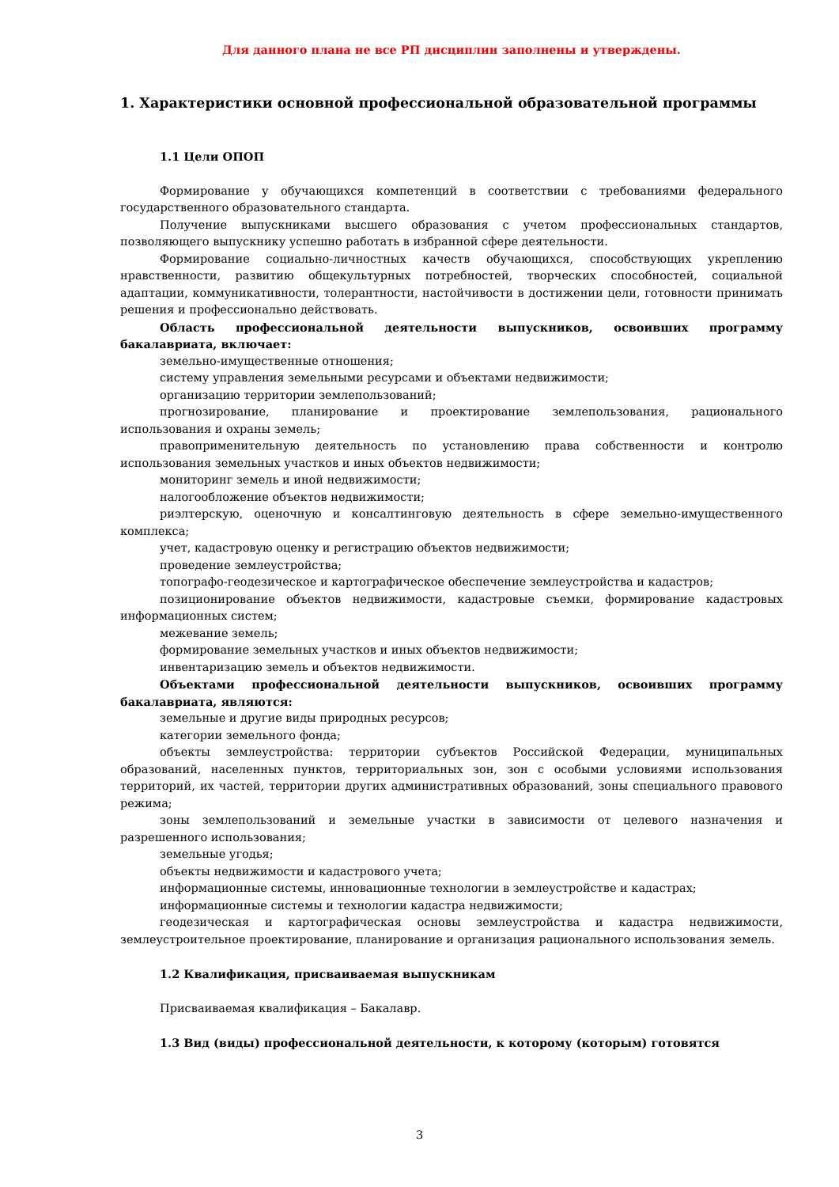Для данного плана не все РП дисциплин заполнены и утверждены.
1. Характеристики основной профессиональной образовательной программы
1.1 Цели ОПОП
Формирование у обучающихся компетенций в соответствии с требованиями федерального государственного образовательного стандарта.
Получение выпускниками высшего образования с учетом профессиональных стандартов, позволяющего выпускнику успешно работать в избранной сфере деятельности.
Формирование социально-личностных качеств обучающихся, способствующих укреплению нравственности, развитию общекультурных потребностей, творческих способностей, социальной адаптации, коммуникативности, толерантности, настойчивости в достижении цели, готовности принимать решения и профессионально действовать.
Область профессиональной деятельности выпускников, освоивших программу бакалавриата, включает:
земельно-имущественные отношения;
систему управления земельными ресурсами и объектами недвижимости;
организацию территории землепользований;
прогнозирование, планирование и проектирование землепользования, рационального использования и охраны земель;
правоприменительную деятельность по установлению права собственности и контролю использования земельных участков и иных объектов недвижимости;
мониторинг земель и иной недвижимости;
налогообложение объектов недвижимости;
риэлтерскую, оценочную и консалтинговую деятельность в сфере земельно-имущественного комплекса;
учет, кадастровую оценку и регистрацию объектов недвижимости;
проведение землеустройства;
топографо-геодезическое и картографическое обеспечение землеустройства и кадастров;
позиционирование объектов недвижимости, кадастровые съемки, формирование кадастровых информационных систем;
межевание земель;
формирование земельных участков и иных объектов недвижимости;
инвентаризацию земель и объектов недвижимости.
Объектами профессиональной деятельности выпускников, освоивших программу бакалавриата, являются:
земельные и другие виды природных ресурсов;
категории земельного фонда;
объекты землеустройства: территории субъектов Российской Федерации, муниципальных образований, населенных пунктов, территориальных зон, зон с особыми условиями использования территорий, их частей, территории других административных образований, зоны специального правового режима;
зоны землепользований и земельные участки в зависимости от целевого назначения и разрешенного использования;
земельные угодья;
объекты недвижимости и кадастрового учета;
информационные системы, инновационные технологии в землеустройстве и кадастрах;
информационные системы и технологии кадастра недвижимости;
геодезическая и картографическая основы землеустройства и кадастра недвижимости, землеустроительное проектирование, планирование и организация рационального использования земель.
1.2 Квалификация, присваиваемая выпускникам
Присваиваемая квалификация – Бакалавр.
1.3 Вид (виды) профессиональной деятельности, к которому (которым) готовятся
3